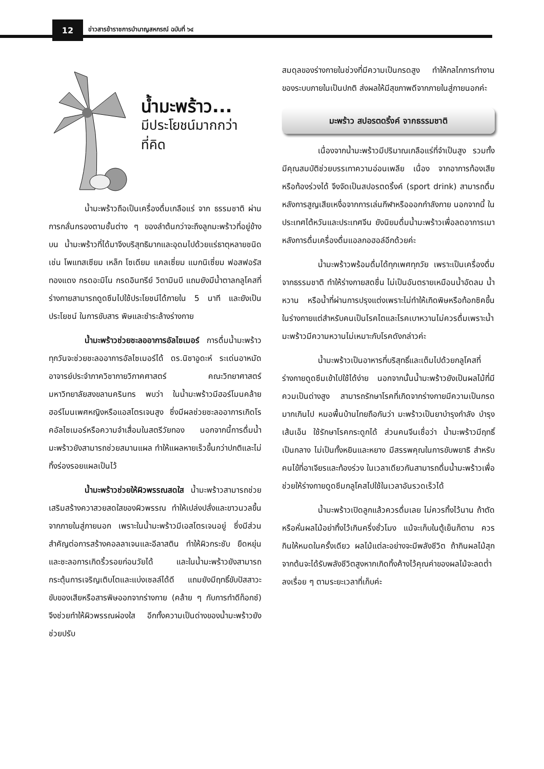12
ข่าวสารข้าราชการบำนาญสหกรณ์ ฉบับที่ ๖๔
น้ำมะพร้าว...
มีประโยชน์มากกว่า
ที่คิด
น้ำมะพร้าวถือเป็นเครื่องดื่มเกลือแร่ จาก ธรรมชาติ ผ่านการกลั่นกรองตามชั้นต่าง ๆ ของลำต้นกว่าจะถึงลูกมะพร้าวที่อยู่ข้างบน น้ำมะพร้าวที่ได้มาจึงบริสุทธิมากและอุดมไปด้วยแร่ธาตุหลายชนิด เช่น โพแทสเซียม เหล็ก โซเดียม แคลเซี่ยม แมกนิเซี่ยม ฟอสฟอรัส ทองแดง กรดอะมิโน กรดอินทรีย์ วิตามินบี แถมยังมีน้ำตาลกลูโคสที่ร่างกายสามารถดูดซึมไปใช้ประโยชน์ได้ภายใน 5 นาที และยังเป็นประโยชน์ ในการขับสาร พิษและชำระล้างร่างกาย
น้ำมะพร้าวช่วยชะลออาการอัลไซเมอร์ การดื่มน้ำมะพร้าวทุกวันจะช่วยชะลออาการอัลไซเมอร์ได้ ดร.นิชาอูดะห์ ระเด่นอาหมัด อาจารย์ประจำภาควิชากายวิภาคศาสตร์ คณะวิทยาศาสตร์ มหาวิทยาลัยสงขลานครินทร พบว่า ในน้ำมะพร้าวมีฮอร์โมนคล้ายฮอร์โมนเพศหญิงหรือแอสโตรเจนสูง ซึ่งมีผลช่วยชะลออาการเกิดโรคอัลไซเมอร์หรือความจำเสื่อมในสตรีวัยทอง นอกจากนี้การดื่มน้ำมะพร้าวยังสามารถช่วยสมานแผล ทำให้แผลหายเร็วขึ้นกว่าปกติและไม่ทิ้งร่องรอยแผลเป็นไว้
น้ำมะพร้าวช่วยให้ผิวพรรณสดใส น้ำมะพร้าวสามารถช่วยเสริมสร้างควาสวยสดใสของผิวพรรณ ทำให้เปล่งปลั่งและขาวนวลขึ้นจากภายในสู่ภายนอก เพราะในน้ำมะพร้าวมีเอสโตรเจนอยู่ ซึ่งมีส่วนสำคัญต่อการสร้างคอลลาเจนและอีลาสติน ทำให้ผิวกระชับ ยืดหยุ่นและชะลอการเกิดริ้วรอยก่อนวัยได้ และในน้ำมะพร้าวยังสามารถกระตุ้นการเจริญเติบโตและแบ่งเซลล์ได้ดี แถมยังมีฤทธิ์ขับปัสสาวะ ขับของเสียหรือสารพิษออกจากร่างกาย (คล้าย ๆ กับการทำดีท็อกซ์) จึงช่วยทำให้ผิวพรรณผ่องใส อีกทั้งความเป็นด่างของน้ำมะพร้าวยังช่วยปรับ
สมดุลของร่างกายในช่วงที่มีความเป็นกรดสูง ทำให้กลไกการทำงานของระบบภายในเป็นปกติ ส่งผลให้มีสุขภาพดีจากภายในสู่ภายนอกค่ะ
มะพร้าว สปอรตดริ้งค์ จากธรรมชาติ
เนื่องจากน้ำมะพร้าวมีปริมาณเกลือแร่ที่จำเป็นสูง รวมทั้งมีคุณสมบัติช่วยบรรเทาความอ่อนเพลีย เนื่อง จากอาการท้องเสียหรือท้องร่วงได้ จึงจัดเป็นสปอรตดริ้งค์ (sport drink) สามารถดื่มหลังการสูญเสียเหงื่อจากการเล่นกีฬาหรือออกกำลังกาย นอกจากนี้ ในประเทศไต้หวันและประเทศจีน ยังนิยมดื่มน้ำมะพร้าวเพื่อลดอาการเมาหลังการดื่มเครื่องดื่มแอลกอฮอล์อีกด้วยค่ะ
น้ำมะพร้าวพร้อมดื่มได้ทุกเพศทุกวัย เพราะเป็นเครื่องดื่มจากธรรมชาติ ทำให้ร่างกายสดชื่น ไม่เป็นอันตรายเหมือนน้ำอัดลม น้ำหวาน หรือน้ำที่ผ่านการปรุงแต่งเพราะไม่ทำให้เกิดพิษหรือท้อกซิคขึ้นในร่างกายแต่สำหรับคนเป็นโรคไตและโรคเบาหวานไม่ควรดื่มเพราะน้ำมะพร้าวมีความหวานไม่เหมาะกับโรคดังกล่าวค่ะ
น้ำมะพร้าวเป็นอาหารที่บริสุทธิ์และเต็มไปด้วยกลูโคสที่ร่างกายดูดซึมเข้าไปใช้ได้ง่าย นอกจากนั้นน้ำมะพร้าวยังเป็นผลไม้ที่มีควมเป็นด่างสูง สามารถรักษาโรคที่เกิดจากร่างกายมีความเป็นกรดมากเกินไป หมอพื้นบ้านไทยถือกันว่า มะพร้าวเป็นยาบำรุงกำลัง บำรุงเส้นเอ็น ใช้รักษาโรคกระดูกได้ ส่วนคนจีนเชื่อว่า น้ำมะพร้าวมีฤทธิ์เป็นกลาง ไม่เป็นทั้งหยินและหยาง มีสรรพคุณในการขับพยาธิ สำหรับคนไข้ที่อาเจียรและท้องร่วง ในเวลาเดียวกันสามารถดื่มน้ำมะพร้าวเพื่อช่วยให้ร่างกายดูดซึมกลูโคสไปใช้ในเวลาอันรวดเร็วได้
น้ำมะพร้าวเปิดลูกแล้วควรดื่มเลย ไม่ควรทิ้งไว้นาน ถ้าตัดหรือหั่นผลไม้อย่าทิ้งไว้เกินครึ่งชั่วโมง แม้จะเก็บในตู้เย็นก็ตาม ควรกินให้หมดในครั้งเดียว ผลไม้แต่ละอย่างจะมีพลังชีวิต ถ้ากินผลไม้สุกจากต้นจะได้รับพลังชีวิตสูงหากเกิดทิ้งค้างไว้คุณค่าของผลไม้จะลดต่ำลงเรื่อย ๆ ตามระยะเวลาที่เก็บค่ะ